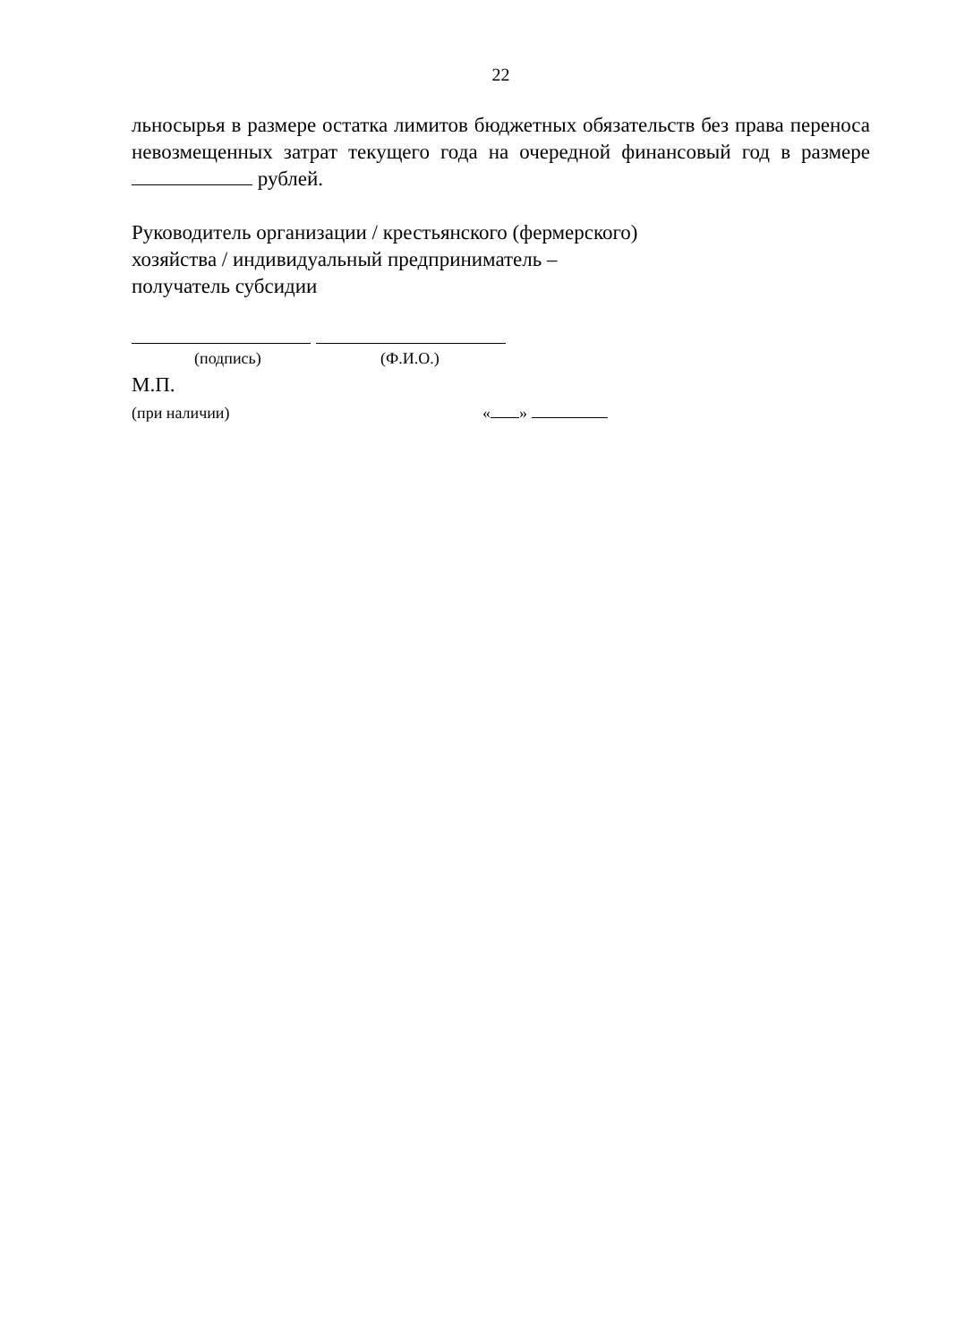22
льносырья в размере остатка лимитов бюджетных обязательств без права переноса невозмещенных затрат текущего года на очередной финансовый год в размере рублей.
Руководитель организации / крестьянского (фермерского)
хозяйства / индивидуальный предприниматель –
получатель субсидии
(подпись) (Ф.И.О.)
М.П.
(при наличии) « »